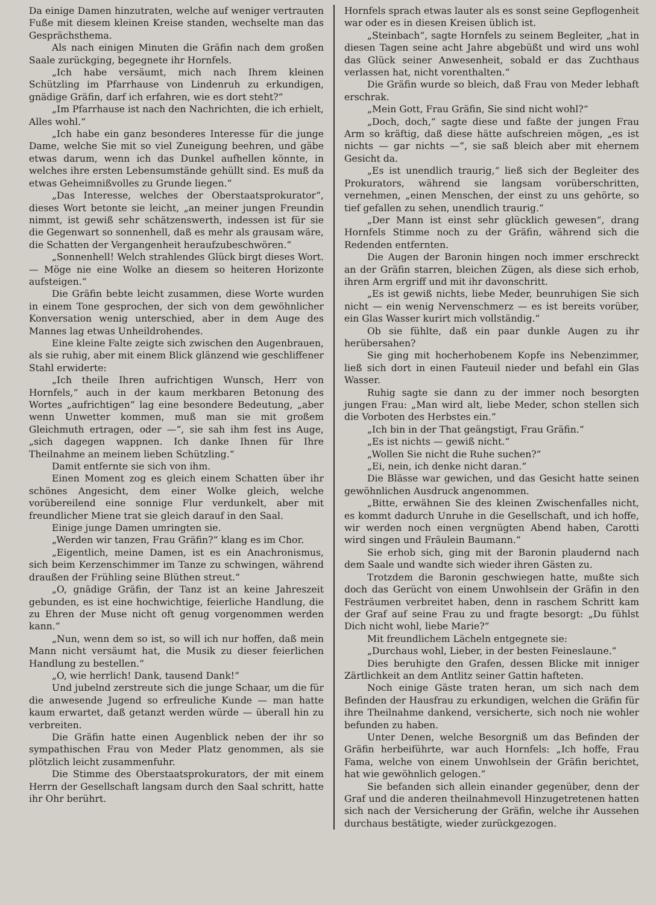Da einige Damen hinzutraten, welche auf weniger vertrauten Fuße mit diesem kleinen Kreise standen, wechselte man das Gesprächsthema.
Als nach einigen Minuten die Gräfin nach dem großen Saale zurückging, begegnete ihr Hornfels.
„Ich habe versäumt, mich nach Ihrem kleinen Schützling im Pfarrhause von Lindenruh zu erkundigen, gnädige Gräfin, darf ich erfahren, wie es dort steht?“
„Im Pfarrhause ist nach den Nachrichten, die ich erhielt, Alles wohl.“
„Ich habe ein ganz besonderes Interesse für die junge Dame, welche Sie mit so viel Zuneigung beehren, und gäbe etwas darum, wenn ich das Dunkel aufhellen könnte, in welches ihre ersten Lebensumstände gehüllt sind. Es muß da etwas Geheimnißvolles zu Grunde liegen.“
„Das Interesse, welches der Oberstaatsprokurator“, dieses Wort betonte sie leicht, „an meiner jungen Freundin nimmt, ist gewiß sehr schätzenswerth, indessen ist für sie die Gegenwart so sonnenhell, daß es mehr als grausam wäre, die Schatten der Vergangenheit heraufzubeschwören.“
„Sonnenhell! Welch strahlendes Glück birgt dieses Wort. — Möge nie eine Wolke an diesem so heiteren Horizonte aufsteigen.“
Die Gräfin bebte leicht zusammen, diese Worte wurden in einem Tone gesprochen, der sich von dem gewöhnlicher Konversation wenig unterschied, aber in dem Auge des Mannes lag etwas Unheildrohendes.
Eine kleine Falte zeigte sich zwischen den Augenbrauen, als sie ruhig, aber mit einem Blick glänzend wie geschliffener Stahl erwiderte:
„Ich theile Ihren aufrichtigen Wunsch, Herr von Hornfels,“ auch in der kaum merkbaren Betonung des Wortes „aufrichtigen“ lag eine besondere Bedeutung, „aber wenn Unwetter kommen, muß man sie mit großem Gleichmuth ertragen, oder —“, sie sah ihm fest ins Auge, „sich dagegen wappnen. Ich danke Ihnen für Ihre Theilnahme an meinem lieben Schützling.“
Damit entfernte sie sich von ihm.
Einen Moment zog es gleich einem Schatten über ihr schönes Angesicht, dem einer Wolke gleich, welche vorübereilend eine sonnige Flur verdunkelt, aber mit freundlicher Miene trat sie gleich darauf in den Saal.
Einige junge Damen umringten sie.
„Werden wir tanzen, Frau Gräfin?“ klang es im Chor.
„Eigentlich, meine Damen, ist es ein Anachronismus, sich beim Kerzenschimmer im Tanze zu schwingen, während draußen der Frühling seine Blüthen streut.“
„O, gnädige Gräfin, der Tanz ist an keine Jahreszeit gebunden, es ist eine hochwichtige, feierliche Handlung, die zu Ehren der Muse nicht oft genug vorgenommen werden kann.“
„Nun, wenn dem so ist, so will ich nur hoffen, daß mein Mann nicht versäumt hat, die Musik zu dieser feierlichen Handlung zu bestellen.“
„O, wie herrlich! Dank, tausend Dank!“
Und jubelnd zerstreute sich die junge Schaar, um die für die anwesende Jugend so erfreuliche Kunde — man hatte kaum erwartet, daß getanzt werden würde — überall hin zu verbreiten.
Die Gräfin hatte einen Augenblick neben der ihr so sympathischen Frau von Meder Platz genommen, als sie plötzlich leicht zusammenfuhr.
Die Stimme des Oberstaatsprokurators, der mit einem Herrn der Gesellschaft langsam durch den Saal schritt, hatte ihr Ohr berührt.
Hornfels sprach etwas lauter als es sonst seine Gepflogenheit war oder es in diesen Kreisen üblich ist.
„Steinbach“, sagte Hornfels zu seinem Begleiter, „hat in diesen Tagen seine acht Jahre abgebüßt und wird uns wohl das Glück seiner Anwesenheit, sobald er das Zuchthaus verlassen hat, nicht vorenthalten.“
Die Gräfin wurde so bleich, daß Frau von Meder lebhaft erschrak.
„Mein Gott, Frau Gräfin, Sie sind nicht wohl?“
„Doch, doch,“ sagte diese und faßte der jungen Frau Arm so kräftig, daß diese hätte aufschreien mögen, „es ist nichts — gar nichts —“, sie saß bleich aber mit ehernem Gesicht da.
„Es ist unendlich traurig,“ ließ sich der Begleiter des Prokurators, während sie langsam vorüberschritten, vernehmen, „einen Menschen, der einst zu uns gehörte, so tief gefallen zu sehen, unendlich traurig.“
„Der Mann ist einst sehr glücklich gewesen“, drang Hornfels Stimme noch zu der Gräfin, während sich die Redenden entfernten.
Die Augen der Baronin hingen noch immer erschreckt an der Gräfin starren, bleichen Zügen, als diese sich erhob, ihren Arm ergriff und mit ihr davonschritt.
„Es ist gewiß nichts, liebe Meder, beunruhigen Sie sich nicht — ein wenig Nervenschmerz — es ist bereits vorüber, ein Glas Wasser kurirt mich vollständig.“
Ob sie fühlte, daß ein paar dunkle Augen zu ihr herübersahen?
Sie ging mit hocherhobenem Kopfe ins Nebenzimmer, ließ sich dort in einen Fauteuil nieder und befahl ein Glas Wasser.
Ruhig sagte sie dann zu der immer noch besorgten jungen Frau: „Man wird alt, liebe Meder, schon stellen sich die Vorboten des Herbstes ein.“
„Ich bin in der That geängstigt, Frau Gräfin.“
„Es ist nichts — gewiß nicht.“
„Wollen Sie nicht die Ruhe suchen?“
„Ei, nein, ich denke nicht daran.“
Die Blässe war gewichen, und das Gesicht hatte seinen gewöhnlichen Ausdruck angenommen.
„Bitte, erwähnen Sie des kleinen Zwischenfalles nicht, es kommt dadurch Unruhe in die Gesellschaft, und ich hoffe, wir werden noch einen vergnügten Abend haben, Carotti wird singen und Fräulein Baumann.“
Sie erhob sich, ging mit der Baronin plaudernd nach dem Saale und wandte sich wieder ihren Gästen zu.
Trotzdem die Baronin geschwiegen hatte, mußte sich doch das Gerücht von einem Unwohlsein der Gräfin in den Festräumen verbreitet haben, denn in raschem Schritt kam der Graf auf seine Frau zu und fragte besorgt: „Du fühlst Dich nicht wohl, liebe Marie?“
Mit freundlichem Lächeln entgegnete sie:
„Durchaus wohl, Lieber, in der besten Feineslaune.“
Dies beruhigte den Grafen, dessen Blicke mit inniger Zärtlichkeit an dem Antlitz seiner Gattin hafteten.
Noch einige Gäste traten heran, um sich nach dem Befinden der Hausfrau zu erkundigen, welchen die Gräfin für ihre Theilnahme dankend, versicherte, sich noch nie wohler befunden zu haben.
Unter Denen, welche Besorgniß um das Befinden der Gräfin herbeiführte, war auch Hornfels: „Ich hoffe, Frau Fama, welche von einem Unwohlsein der Gräfin berichtet, hat wie gewöhnlich gelogen.“
Sie befanden sich allein einander gegenüber, denn der Graf und die anderen theilnahmevoll Hinzugetretenen hatten sich nach der Versicherung der Gräfin, welche ihr Aussehen durchaus bestätigte, wieder zurückgezogen.